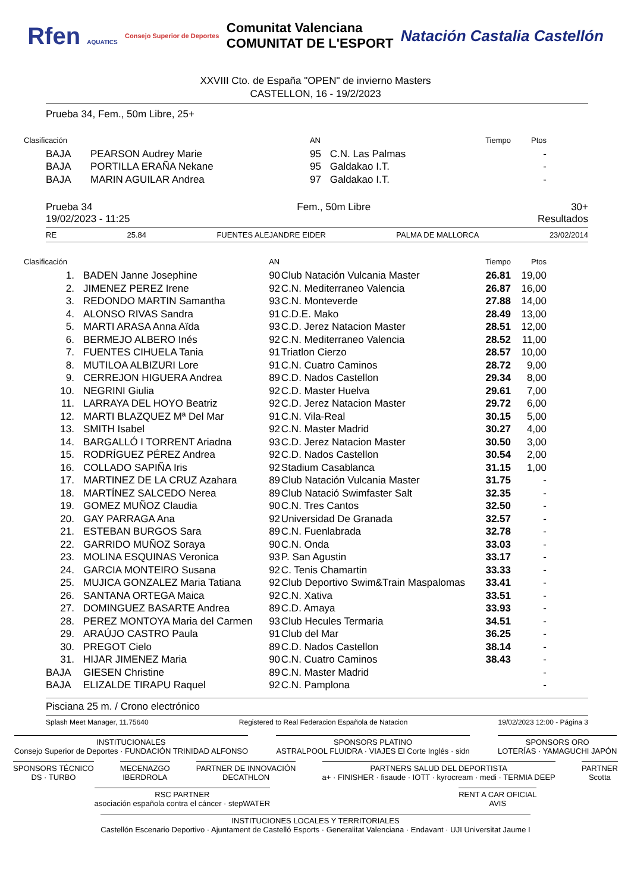Rfen AQUATICS Consejo Superior de Deportes Comunitat Valenciana
COMUNITAT DE L'ESPORT Natación Castalia Castellón
XXVIII Cto. de España "OPEN" de invierno Masters
CASTELLON, 16 - 19/2/2023
Prueba 34, Fem., 50m Libre, 25+
| Clasificación | | AN | | Tiempo | Ptos | |
| --- | --- | --- | --- | --- | --- | --- |
| BAJA | PEARSON Audrey Marie | 95 | C.N. Las Palmas | | - | |
| BAJA | PORTILLA ERAÑA Nekane | 95 | Galdakao I.T. | | - | |
| BAJA | MARIN AGUILAR Andrea | 97 | Galdakao I.T. | | - | |
Prueba 34
19/02/2023 - 11:25 Fem., 50m Libre 30+
Resultados
RE 25.84 FUENTES ALEJANDRE EIDER PALMA DE MALLORCA 23/02/2014
| Clasificación | | AN | | Tiempo | Ptos | |
| --- | --- | --- | --- | --- | --- | --- |
| 1. | BADEN Janne Josephine | 90 | Club Natación Vulcania Master | 26.81 | 19,00 | |
| 2. | JIMENEZ PEREZ Irene | 92 | C.N. Mediterraneo Valencia | 26.87 | 16,00 | |
| 3. | REDONDO MARTIN Samantha | 93 | C.N. Monteverde | 27.88 | 14,00 | |
| 4. | ALONSO RIVAS Sandra | 91 | C.D.E. Mako | 28.49 | 13,00 | |
| 5. | MARTI ARASA Anna Aïda | 93 | C.D. Jerez Natacion Master | 28.51 | 12,00 | |
| 6. | BERMEJO ALBERO Inés | 92 | C.N. Mediterraneo Valencia | 28.52 | 11,00 | |
| 7. | FUENTES CIHUELA Tania | 91 | Triatlon Cierzo | 28.57 | 10,00 | |
| 8. | MUTILOA ALBIZURI Lore | 91 | C.N. Cuatro Caminos | 28.72 | 9,00 | |
| 9. | CERREJON HIGUERA Andrea | 89 | C.D. Nados Castellon | 29.34 | 8,00 | |
| 10. | NEGRINI Giulia | 92 | C.D. Master Huelva | 29.61 | 7,00 | |
| 11. | LARRAYA DEL HOYO Beatriz | 92 | C.D. Jerez Natacion Master | 29.72 | 6,00 | |
| 12. | MARTI BLAZQUEZ Mª Del Mar | 91 | C.N. Vila-Real | 30.15 | 5,00 | |
| 13. | SMITH Isabel | 92 | C.N. Master Madrid | 30.27 | 4,00 | |
| 14. | BARGALLÓ I TORRENT Ariadna | 93 | C.D. Jerez Natacion Master | 30.50 | 3,00 | |
| 15. | RODRÍGUEZ PÉREZ Andrea | 92 | C.D. Nados Castellon | 30.54 | 2,00 | |
| 16. | COLLADO SAPIÑA Iris | 92 | Stadium Casablanca | 31.15 | 1,00 | |
| 17. | MARTINEZ DE LA CRUZ Azahara | 89 | Club Natación Vulcania Master | 31.75 | - | |
| 18. | MARTÍNEZ SALCEDO Nerea | 89 | Club Natació Swimfaster Salt | 32.35 | - | |
| 19. | GOMEZ MUÑOZ Claudia | 90 | C.N. Tres Cantos | 32.50 | - | |
| 20. | GAY PARRAGA Ana | 92 | Universidad De Granada | 32.57 | - | |
| 21. | ESTEBAN BURGOS Sara | 89 | C.N. Fuenlabrada | 32.78 | - | |
| 22. | GARRIDO MUÑOZ Soraya | 90 | C.N. Onda | 33.03 | - | |
| 23. | MOLINA ESQUINAS Veronica | 93 | P. San Agustin | 33.17 | - | |
| 24. | GARCIA MONTEIRO Susana | 92 | C. Tenis Chamartin | 33.33 | - | |
| 25. | MUJICA GONZALEZ Maria Tatiana | 92 | Club Deportivo Swim&Train Maspalomas | 33.41 | - | |
| 26. | SANTANA ORTEGA Maica | 92 | C.N. Xativa | 33.51 | - | |
| 27. | DOMINGUEZ BASARTE Andrea | 89 | C.D. Amaya | 33.93 | - | |
| 28. | PEREZ MONTOYA Maria del Carmen | 93 | Club Hecules Termaria | 34.51 | - | |
| 29. | ARAÚJO CASTRO Paula | 91 | Club del Mar | 36.25 | - | |
| 30. | PREGOT Cielo | 89 | C.D. Nados Castellon | 38.14 | - | |
| 31. | HIJAR JIMENEZ Maria | 90 | C.N. Cuatro Caminos | 38.43 | - | |
| BAJA | GIESEN Christine | 89 | C.N. Master Madrid | | - | |
| BAJA | ELIZALDE TIRAPU Raquel | 92 | C.N. Pamplona | | - | |
Pisciana 25 m. / Crono electrónico
Splash Meet Manager, 11.75640 Registered to Real Federacion Española de Natacion 19/02/2023 12:00 - Página 3
INSTITUCIONALES
Consejo Superior de Deportes · FUNDACIÓN TRINIDAD ALFONSO
SPONSORS PLATINO
ASTRALPOOL FLUIDRA · VIAJES El Corte Inglés · sidn
SPONSORS ORO
LOTERÍAS · YAMAGUCHI JAPÓN
SPONSORS TÉCNICO
DS · TURBO
MECENAZGO
IBERDROLA
PARTNER DE INNOVACIÓN
DECATHLON
PARTNERS SALUD DEL DEPORTISTA
a+ · FINISHER · fisaude · IOTT · kyrocream · medi · TERMIA DEEP
PARTNER
Scotta
RSC PARTNER
asociación española contra el cáncer · stepWATER
RENT A CAR OFICIAL
AVIS
INSTITUCIONES LOCALES Y TERRITORIALES
Castellón Escenario Deportivo · Ajuntament de Castelló Esports · Generalitat Valenciana · Endavant · UJI Universitat Jaume I